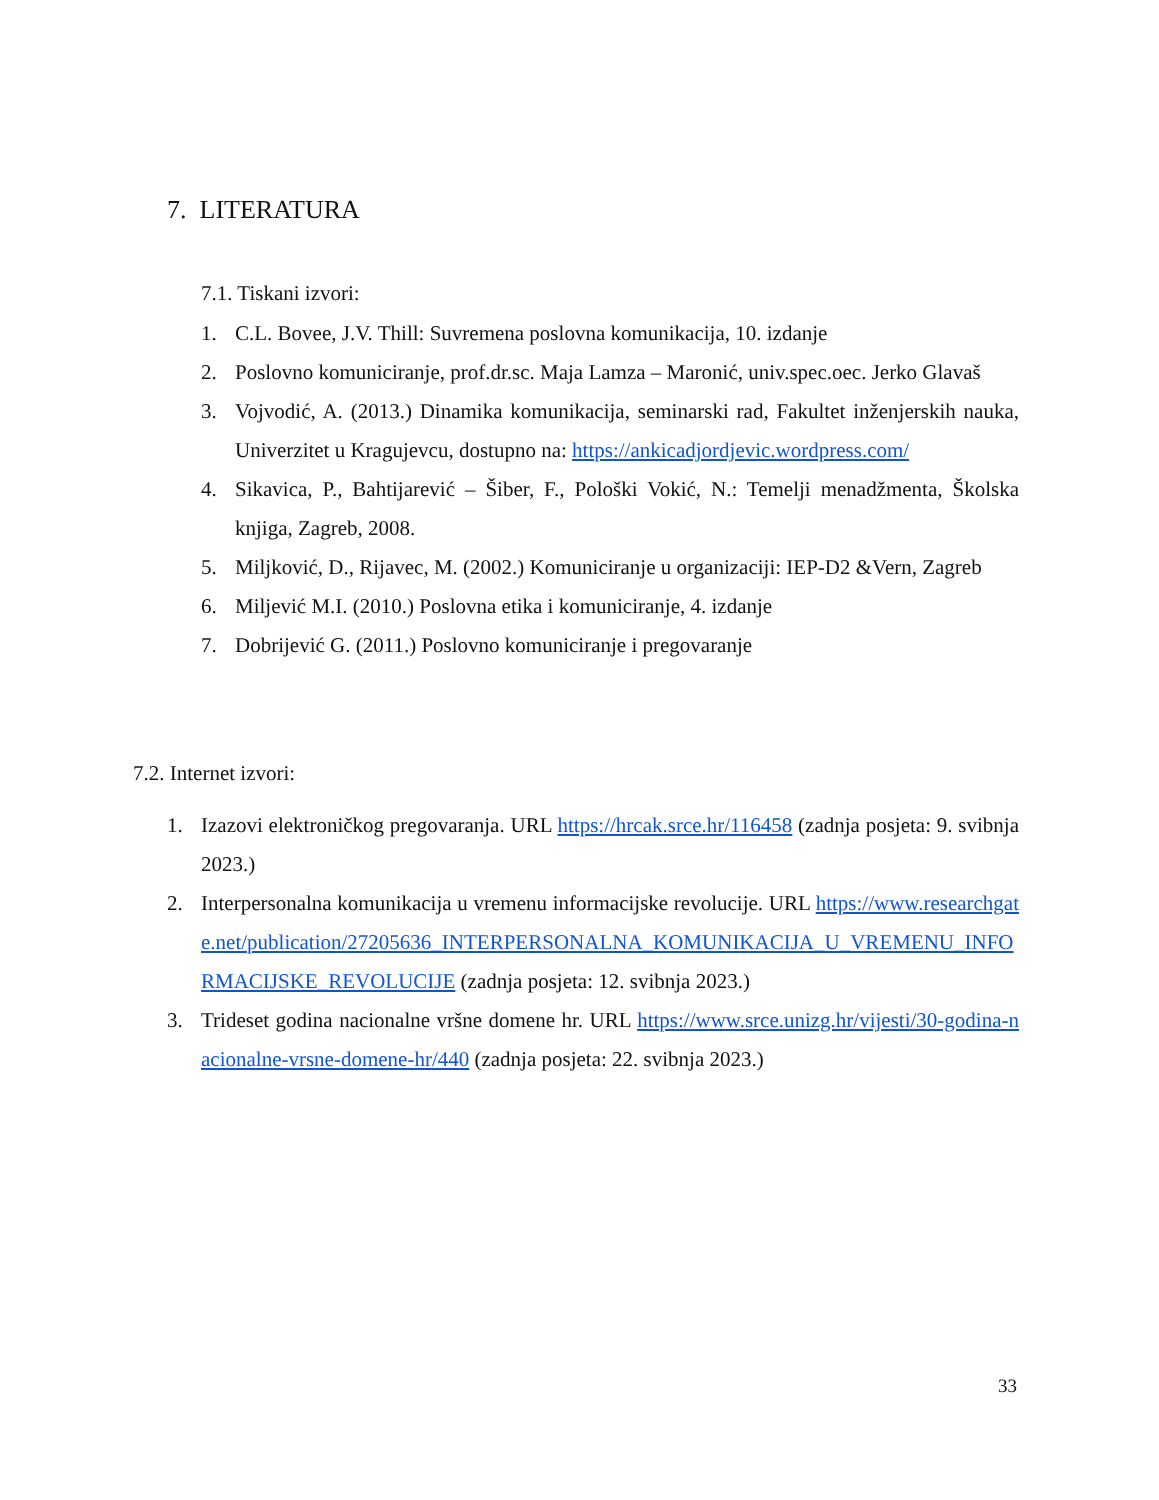7. LITERATURA
7.1. Tiskani izvori:
1. C.L. Bovee, J.V. Thill: Suvremena poslovna komunikacija, 10. izdanje
2. Poslovno komuniciranje, prof.dr.sc. Maja Lamza – Maronić, univ.spec.oec. Jerko Glavaš
3. Vojvodić, A. (2013.) Dinamika komunikacija, seminarski rad, Fakultet inženjerskih nauka, Univerzitet u Kragujevcu, dostupno na: https://ankicadjordjevic.wordpress.com/
4. Sikavica, P., Bahtijarević – Šiber, F., Pološki Vokić, N.: Temelji menadžmenta, Školska knjiga, Zagreb, 2008.
5. Miljković, D., Rijavec, M. (2002.) Komuniciranje u organizaciji: IEP-D2 &Vern, Zagreb
6. Miljević M.I. (2010.) Poslovna etika i komuniciranje, 4. izdanje
7. Dobrijević G. (2011.) Poslovno komuniciranje i pregovaranje
7.2. Internet izvori:
1. Izazovi elektroničkog pregovaranja. URL https://hrcak.srce.hr/116458 (zadnja posjeta: 9. svibnja 2023.)
2. Interpersonalna komunikacija u vremenu informacijske revolucije. URL https://www.researchgate.net/publication/27205636_INTERPERSONALNA_KOMUNIKACIJA_U_VREMENU_INFORMACIJSKE_REVOLUCIJE (zadnja posjeta: 12. svibnja 2023.)
3. Trideset godina nacionalne vršne domene hr. URL https://www.srce.unizg.hr/vijesti/30-godina-nacionalne-vrsne-domene-hr/440 (zadnja posjeta: 22. svibnja 2023.)
33